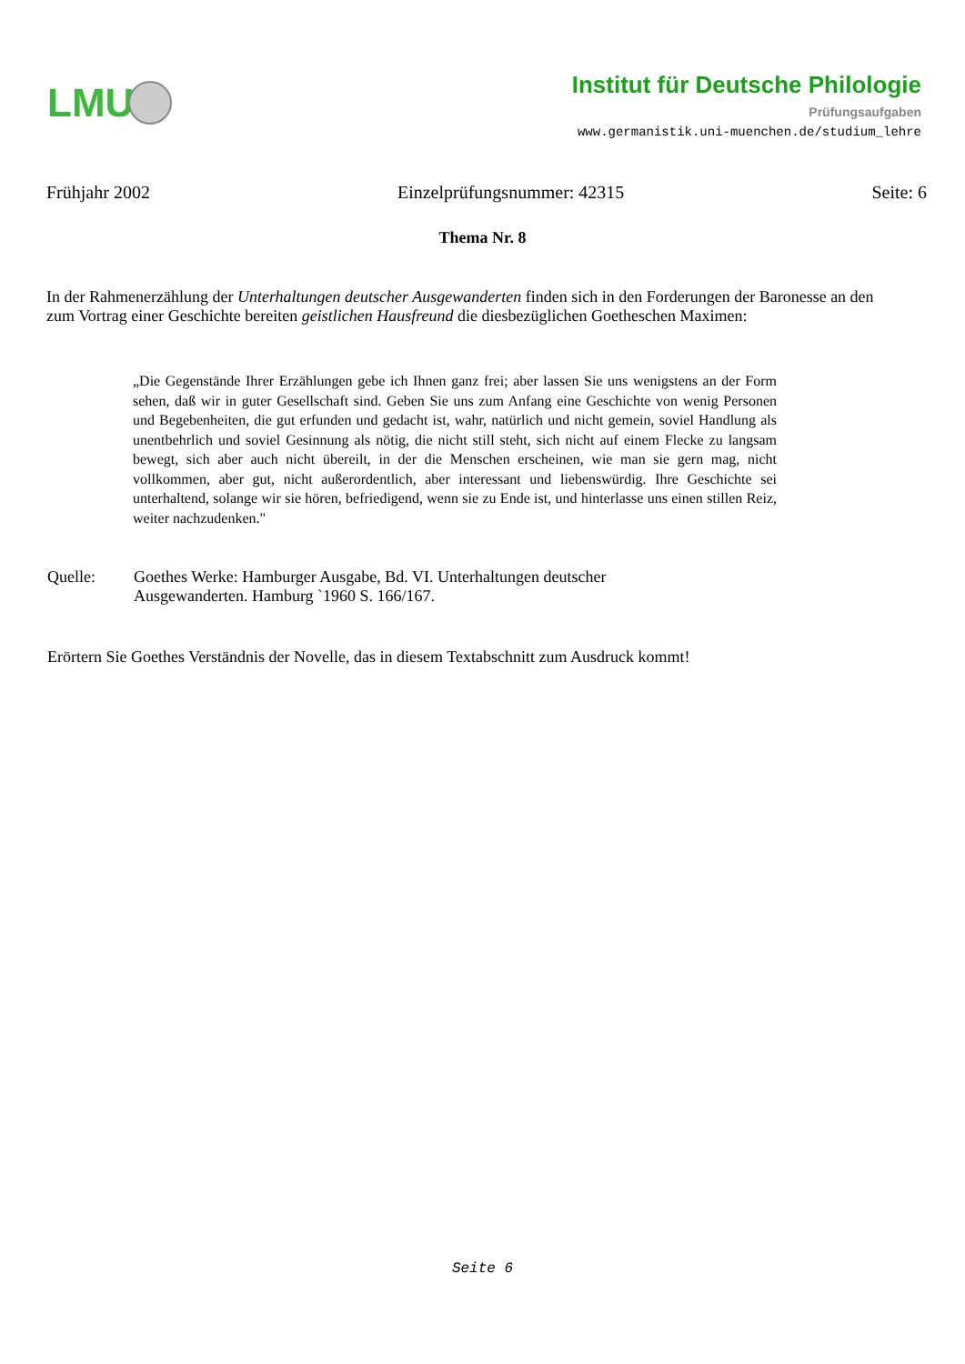LMU
Institut für Deutsche Philologie
Prüfungsaufgaben
www.germanistik.uni-muenchen.de/studium_lehre
Frühjahr 2002 Einzelprüfungsnummer: 42315 Seite: 6
Thema Nr. 8
In der Rahmenerzählung der Unterhaltungen deutscher Ausgewanderten finden sich in den Forderungen der Baronesse an den zum Vortrag einer Geschichte bereiten geistlichen Hausfreund die diesbezüglichen Goetheschen Maximen:
„Die Gegenstände Ihrer Erzählungen gebe ich Ihnen ganz frei; aber lassen Sie uns wenigstens an der Form sehen, daß wir in guter Gesellschaft sind. Geben Sie uns zum Anfang eine Geschichte von wenig Personen und Begebenheiten, die gut erfunden und gedacht ist, wahr, natürlich und nicht gemein, soviel Handlung als unentbehrlich und soviel Gesinnung als nötig, die nicht still steht, sich nicht auf einem Flecke zu langsam bewegt, sich aber auch nicht übereilt, in der die Menschen erscheinen, wie man sie gern mag, nicht vollkommen, aber gut, nicht außerordentlich, aber interessant und liebenswürdig. Ihre Geschichte sei unterhaltend, solange wir sie hören, befriedigend, wenn sie zu Ende ist, und hinterlasse uns einen stillen Reiz, weiter nachzudenken."
Quelle: Goethes Werke: Hamburger Ausgabe, Bd. VI. Unterhaltungen deutscher
Ausgewanderten. Hamburg `1960 S. 166/167.
Erörtern Sie Goethes Verständnis der Novelle, das in diesem Textabschnitt zum Ausdruck kommt!
Seite 6